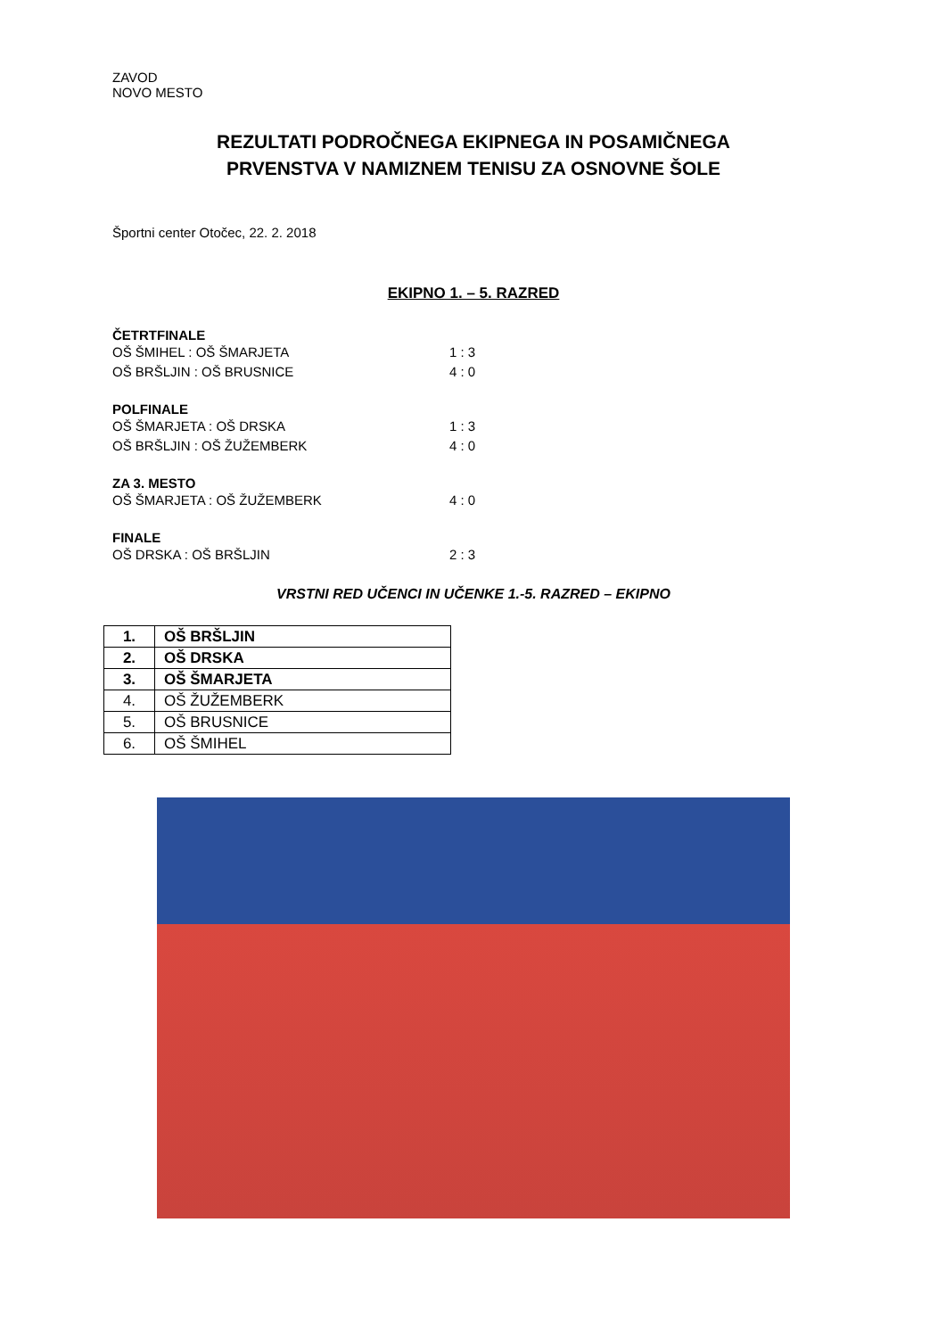ZAVOD
NOVO MESTO
REZULTATI PODROČNEGA EKIPNEGA IN POSAMIČNEGA
PRVENSTVA V NAMIZNEM TENISU ZA OSNOVNE ŠOLE
Športni center Otočec, 22. 2. 2018
EKIPNO 1. – 5. RAZRED
ČETRTFINALE
OŠ ŠMIHEL : OŠ ŠMARJETA 1 : 3
OŠ BRŠLJIN : OŠ BRUSNICE 4 : 0
POLFINALE
OŠ ŠMARJETA : OŠ DRSKA 1 : 3
OŠ BRŠLJIN : OŠ ŽUŽEMBERK 4 : 0
ZA 3. MESTO
OŠ ŠMARJETA : OŠ ŽUŽEMBERK 4 : 0
FINALE
OŠ DRSKA : OŠ BRŠLJIN 2 : 3
VRSTNI RED UČENCI IN UČENKE 1.-5. RAZRED – EKIPNO
| 1. | OŠ BRŠLJIN |
| 2. | OŠ DRSKA |
| 3. | OŠ ŠMARJETA |
| 4. | OŠ ŽUŽEMBERK |
| 5. | OŠ BRUSNICE |
| 6. | OŠ ŠMIHEL |